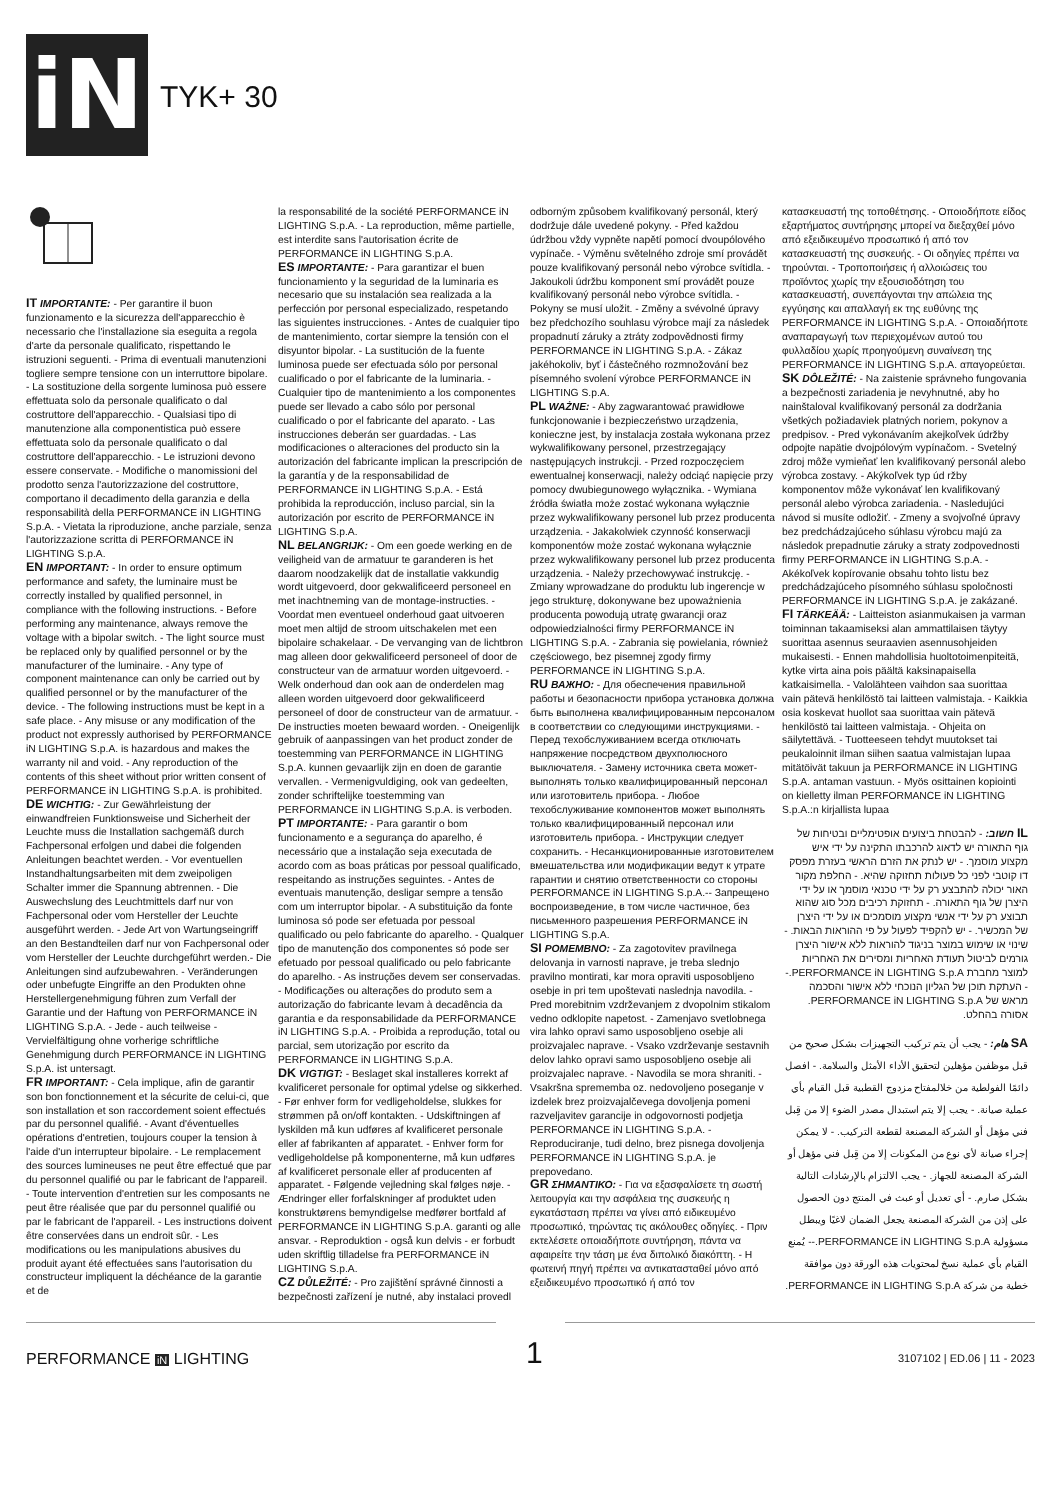iN TYK+ 30
IT IMPORTANTE: - Per garantire il buon funzionamento e la sicurezza dell'apparecchio è necessario che l'installazione sia eseguita a regola d'arte da personale qualificato, rispettando le istruzioni seguenti. - Prima di eventuali manutenzioni togliere sempre tensione con un interruttore bipolare. - La sostituzione della sorgente luminosa può essere effettuata solo da personale qualificato o dal costruttore dell'apparecchio. - Qualsiasi tipo di manutenzione alla componentistica può essere effettuata solo da personale qualificato o dal costruttore dell'apparecchio. - Le istruzioni devono essere conservate. - Modifiche o manomissioni del prodotto senza l'autorizzazione del costruttore, comportano il decadimento della garanzia e della responsabilità della PERFORMANCE iN LIGHTING S.p.A. - Vietata la riproduzione, anche parziale, senza l'autorizzazione scritta di PERFORMANCE iN LIGHTING S.p.A.
EN IMPORTANT: - In order to ensure optimum performance and safety, the luminaire must be correctly installed by qualified personnel, in compliance with the following instructions. - Before performing any maintenance, always remove the voltage with a bipolar switch. - The light source must be replaced only by qualified personnel or by the manufacturer of the luminaire. - Any type of component maintenance can only be carried out by qualified personnel or by the manufacturer of the device. - The following instructions must be kept in a safe place. - Any misuse or any modification of the product not expressly authorised by PERFORMANCE iN LIGHTING S.p.A. is hazardous and makes the warranty nil and void. - Any reproduction of the contents of this sheet without prior written consent of PERFORMANCE iN LIGHTING S.p.A. is prohibited.
DE WICHTIG: - Zur Gewährleistung der einwandfreien Funktionsweise und Sicherheit der Leuchte muss die Installation sachgemäß durch Fachpersonal erfolgen und dabei die folgenden Anleitungen beachtet werden. - Vor eventuellen Instandhaltungsarbeiten mit dem zweipoligen Schalter immer die Spannung abtrennen. - Die Auswechslung des Leuchtmittels darf nur von Fachpersonal oder vom Hersteller der Leuchte ausgeführt werden. - Jede Art von Wartungseingriff an den Bestandteilen darf nur von Fachpersonal oder vom Hersteller der Leuchte durchgeführt werden.- Die Anleitungen sind aufzubewahren. - Veränderungen oder unbefugte Eingriffe an den Produkten ohne Herstellergenehmigung führen zum Verfall der Garantie und der Haftung von PERFORMANCE iN LIGHTING S.p.A. - Jede - auch teilweise - Vervielfältigung ohne vorherige schriftliche Genehmigung durch PERFORMANCE iN LIGHTING S.p.A. ist untersagt.
FR IMPORTANT: - Cela implique, afin de garantir son bon fonctionnement et la sécurite de celui-ci, que son installation et son raccordement soient effectués par du personnel qualifié. - Avant d'éventuelles opérations d'entretien, toujours couper la tension à l'aide d'un interrupteur bipolaire. - Le remplacement des sources lumineuses ne peut être effectué que par du personnel qualifié ou par le fabricant de l'appareil. - Toute intervention d'entretien sur les composants ne peut être réalisée que par du personnel qualifié ou par le fabricant de l'appareil. - Les instructions doivent être conservées dans un endroit sûr. - Les modifications ou les manipulations abusives du produit ayant été effectuées sans l'autorisation du constructeur impliquent la déchéance de la garantie et de
la responsabilité de la société PERFORMANCE iN LIGHTING S.p.A. - La reproduction, même partielle, est interdite sans l'autorisation écrite de PERFORMANCE iN LIGHTING S.p.A.
ES IMPORTANTE: - Para garantizar el buen funcionamiento y la seguridad de la luminaria es necesario que su instalación sea realizada a la perfección por personal especializado, respetando las siguientes instrucciones. - Antes de cualquier tipo de mantenimiento, cortar siempre la tensión con el disyuntor bipolar. - La sustitución de la fuente luminosa puede ser efectuada sólo por personal cualificado o por el fabricante de la luminaria. - Cualquier tipo de mantenimiento a los componentes puede ser llevado a cabo sólo por personal cualificado o por el fabricante del aparato. - Las instrucciones deberán ser guardadas. - Las modificaciones o alteraciones del producto sin la autorización del fabricante implican la prescripción de la garantía y de la responsabilidad de PERFORMANCE iN LIGHTING S.p.A. - Está prohibida la reproducción, incluso parcial, sin la autorización por escrito de PERFORMANCE iN LIGHTING S.p.A.
NL BELANGRIJK: - Om een goede werking en de veiligheid van de armatuur te garanderen is het daarom noodzakelijk dat de installatie vakkundig wordt uitgevoerd, door gekwalificeerd personeel en met inachtneming van de montage-instructies. - Voordat men eventueel onderhoud gaat uitvoeren moet men altijd de stroom uitschakelen met een bipolaire schakelaar. - De vervanging van de lichtbron mag alleen door gekwalificeerd personeel of door de constructeur van de armatuur worden uitgevoerd. - Welk onderhoud dan ook aan de onderdelen mag alleen worden uitgevoerd door gekwalificeerd personeel of door de constructeur van de armatuur. - De instructies moeten bewaard worden. - Oneigenlijk gebruik of aanpassingen van het product zonder de toestemming van PERFORMANCE iN LIGHTING S.p.A. kunnen gevaarlijk zijn en doen de garantie vervallen. - Vermenigvuldiging, ook van gedeelten, zonder schriftelijke toestemming van PERFORMANCE iN LIGHTING S.p.A. is verboden.
PT IMPORTANTE: - Para garantir o bom funcionamento e a segurança do aparelho, é necessário que a instalação seja executada de acordo com as boas práticas por pessoal qualificado, respeitando as instruções seguintes. - Antes de eventuais manutenção, desligar sempre a tensão com um interruptor bipolar. - A substituição da fonte luminosa só pode ser efetuada por pessoal qualificado ou pelo fabricante do aparelho. - Qualquer tipo de manutenção dos componentes só pode ser efetuado por pessoal qualificado ou pelo fabricante do aparelho. - As instruções devem ser conservadas. - Modificações ou alterações do produto sem a autorização do fabricante levam à decadência da garantia e da responsabilidade da PERFORMANCE iN LIGHTING S.p.A. - Proibida a reprodução, total ou parcial, sem utorização por escrito da PERFORMANCE iN LIGHTING S.p.A.
DK VIGTIGT: - Beslaget skal installeres korrekt af kvalificeret personale for optimal ydelse og sikkerhed. - Før enhver form for vedligeholdelse, slukkes for strømmen på on/off kontakten. - Udskiftningen af lyskilden må kun udføres af kvalificeret personale eller af fabrikanten af apparatet. - Enhver form for vedligeholdelse på komponenterne, må kun udføres af kvalificeret personale eller af producenten af apparatet. - Følgende vejledning skal følges nøje. - Ændringer eller forfalskninger af produktet uden konstruktørens bemyndigelse medfører bortfald af PERFORMANCE iN LIGHTING S.p.A. garanti og alle ansvar. - Reproduktion - også kun delvis - er forbudt uden skriftlig tilladelse fra PERFORMANCE iN LIGHTING S.p.A.
CZ DŮLEŽITÉ: - Pro zajištění správné činnosti a bezpečnosti zařízení je nutné, aby instalaci provedl
odborným způsobem kvalifikovaný personál, který dodržuje dále uvedené pokyny. - Před každou údržbou vždy vypněte napětí pomocí dvoupólového vypínače. - Výměnu světelného zdroje smí provádět pouze kvalifikovaný personál nebo výrobce svítidla. - Jakoukoli údržbu komponent smí provádět pouze kvalifikovaný personál nebo výrobce svítidla. - Pokyny se musí uložit. - Změny a svévolné úpravy bez předchozího souhlasu výrobce mají za následek propadnutí záruky a ztráty zodpovědnosti firmy PERFORMANCE iN LIGHTING S.p.A. - Zákaz jakéhokoliv, byť i částečného rozmnožování bez písemného svolení výrobce PERFORMANCE iN LIGHTING S.p.A.
PL WAŻNE: - Aby zagwarantować prawidłowe funkcjonowanie i bezpieczeństwo urządzenia, konieczne jest, by instalacja została wykonana przez wykwalifikowany personel, przestrzegający następujących instrukcji. - Przed rozpoczęciem ewentualnej konserwacji, należy odciąć napięcie przy pomocy dwubiegunowego wyłącznika. - Wymiana źródła światła może zostać wykonana wyłącznie przez wykwalifikowany personel lub przez producenta urządzenia. - Jakakolwiek czynność konserwacji komponentów może zostać wykonana wyłącznie przez wykwalifikowany personel lub przez producenta urządzenia. - Należy przechowywać instrukcję. - Zmiany wprowadzane do produktu lub ingerencje w jego strukturę, dokonywane bez upoważnienia producenta powodują utratę gwarancji oraz odpowiedzialności firmy PERFORMANCE iN LIGHTING S.p.A. - Zabrania się powielania, również częściowego, bez pisemnej zgody firmy PERFORMANCE iN LIGHTING S.p.A.
RU ВАЖНО: - Для обеспечения правильной работы и безопасности прибора установка должна быть выполнена квалифицированным персоналом в соответствии со следующими инструкциями. - Перед техобслуживанием всегда отключать напряжение посредством двухполюсного выключателя. - Замену источника света может-выполнять только квалифицированный персонал или изготовитель прибора. - Любое техобслуживание компонентов может выполнять только квалифицированный персонал или изготовитель прибора. - Инструкции следует сохранить. - Несанкционированные изготовителем вмешательства или модификации ведут к утрате гарантии и снятию ответственности со стороны PERFORMANCE iN LIGHTING S.p.A.-- Запрещено воспроизведение, в том числе частичное, без письменного разрешения PERFORMANCE iN LIGHTING S.p.A.
SI POMEMBNO: - Za zagotovitev pravilnega delovanja in varnosti naprave, je treba slednjo pravilno montirati, kar mora opraviti usposobljeno osebje in pri tem upoštevati naslednja navodila. - Pred morebitnim vzdrževanjem z dvopolnim stikalom vedno odklopite napetost. - Zamenjavo svetlobnega vira lahko opravi samo usposobljeno osebje ali proizvajalec naprave. - Vsako vzdrževanje sestavnih delov lahko opravi samo usposobljeno osebje ali proizvajalec naprave. - Navodila se mora shraniti. - Vsakršna sprememba oz. nedovoljeno poseganje v izdelek brez proizvajalčevega dovoljenja pomeni razveljavitev garancije in odgovornosti podjetja PERFORMANCE iN LIGHTING S.p.A. - Reproduciranje, tudi delno, brez pisnega dovoljenja PERFORMANCE iN LIGHTING S.p.A. je prepovedano.
GR ΣΗΜΑΝΤΙΚΟ: - Για να εξασφαλίσετε τη σωστή λειτουργία και την ασφάλεια της συσκευής η εγκατάσταση πρέπει να γίνει από ειδικευμένο προσωπικό, τηρώντας τις ακόλουθες οδηγίες. - Πριν εκτελέσετε οποιαδήποτε συντήρηση, πάντα να αφαιρείτε την τάση με ένα διπολικό διακόπτη. - Η φωτεινή πηγή πρέπει να αντικατασταθεί μόνο από εξειδικευμένο προσωπικό ή από τον
κατασκευαστή της τοποθέτησης. - Οποιοδήποτε είδος εξαρτήματος συντήρησης μπορεί να διεξαχθεί μόνο από εξειδικευμένο προσωπικό ή από τον κατασκευαστή της συσκευής. - Οι οδηγίες πρέπει να τηρούνται. - Τροποποιήσεις ή αλλοιώσεις του προϊόντος χωρίς την εξουσιοδότηση του κατασκευαστή, συνεπάγονται την απώλεια της εγγύησης και απαλλαγή εκ της ευθύνης της PERFORMANCE iN LIGHTING S.p.A. - Οποιαδήποτε αναπαραγωγή των περιεχομένων αυτού του φυλλαδίου χωρίς προηγούμενη συναίνεση της PERFORMANCE iN LIGHTING S.p.A. απαγορεύεται.
SK DÔLEŽITÉ: - Na zaistenie správneho fungovania a bezpečnosti zariadenia je nevyhnutné, aby ho nainštaloval kvalifikovaný personál za dodržania všetkých požiadaviek platných noriem, pokynov a predpisov. - Pred vykonávaním akejkoľvek údržby odpojte napätie dvojpólovým vypínačom. - Svetelný zdroj môže vymieňať len kvalifikovaný personál alebo výrobca zostavy. - Akýkoľvek typ úd ržby komponentov môže vykonávať len kvalifikovaný personál alebo výrobca zariadenia. - Nasledujúci návod si musíte odložiť. - Zmeny a svojvoľné úpravy bez predchádzajúceho súhlasu výrobcu majú za následok prepadnutie záruky a straty zodpovednosti firmy PERFORMANCE iN LIGHTING S.p.A. - Akékoľvek kopírovanie obsahu tohto listu bez predchádzajúceho písomného súhlasu spoločnosti PERFORMANCE iN LIGHTING S.p.A. je zakázané.
FI TÄRKEÄÄ: - Laitteiston asianmukaisen ja varman toiminnan takaamiseksi alan ammattilaisen täytyy suorittaa asennus seuraavien asennusohjeiden mukaisesti. - Ennen mahdollisia huoltotoimenpiteitä, kytke virta aina pois päältä kaksinapaisella katkaisimella. - Valolähteen vaihdon saa suorittaa vain pätevä henkilöstö tai laitteen valmistaja. - Kaikkia osia koskevat huollot saa suorittaa vain pätevä henkilöstö tai laitteen valmistaja. - Ohjeita on säilytettävä. - Tuotteeseen tehdyt muutokset tai peukaloinnit ilman siihen saatua valmistajan lupaa mitätöivät takuun ja PERFORMANCE iN LIGHTING S.p.A. antaman vastuun. - Myös osittainen kopiointi on kielletty ilman PERFORMANCE iN LIGHTING S.p.A.:n kirjallista lupaa
IL חשוב: - להבטחת ביצועים אופטימליים ובטיחות של גוף התאורה יש לדאוג להרכבתו התקינה על ידי איש מקצוע מוסמך. - יש לנתק את הזרם הראשי בעזרת מפסק דו קוטבי לפני כל פעולות תחזוקה שהיא. - החלפת מקור האור יכולה להתבצע רק על ידי טכנאי מוסמך או על ידי היצרן של גוף התאורה. - תחזוקת רכיבים מכל סוג שהוא תבוצע רק על ידי אנשי מקצוע מוסמכים או על ידי היצרן של המכשיר. - יש להקפיד לפעול על פי ההוראות הבאות. - שינוי או שימוש במוצר בניגוד להוראות ללא אישור היצרן גורמים לביטול תעודת האחריות ומסירים את האחריות למוצר מחברת PERFORMANCE iN LIGHTING S.p.A.-- העתקת תוכן של הגליון הנוכחי ללא אישור והסכמה מראש של PERFORMANCE iN LIGHTING S.p.A. אסורה בהחלט.
SA هام: - يجب أن يتم تركيب التجهيزات بشكل صحيح من قبل موظفين مؤهلين لتحقيق الأداء الأمثل والسلامة. - افصل دائمًا الفولطية من خلالمفتاح مزدوج القطبية قبل القيام بأي عملية صيانة. - يجب إلا يتم استبدال مصدر الضوء إلا من قِبل فني مؤهل أو الشركة المصنعة لقطعة التركيب. - لا يمكن إجراء صيانة لأي نوع من المكونات إلا من قِبل فني مؤهل أو الشركة المصنعة للجهاز. - يجب الالتزام بالإرشادات التالية بشكل صارم. - أي تعديل أو عبث في المنتج دون الحصول على إذن من الشركة المصنعة يجعل الضمان لاغيًا ويبطل مسؤولية PERFORMANCE iN LIGHTING S.p.A.-- يُمنع القيام بأي عملية نسخ لمحتويات هذه الورقة دون موافقة خطية من شركة PERFORMANCE iN LIGHTING S.p.A.
PERFORMANCE iN LIGHTING 1 3107102 | ED.06 | 11 - 2023